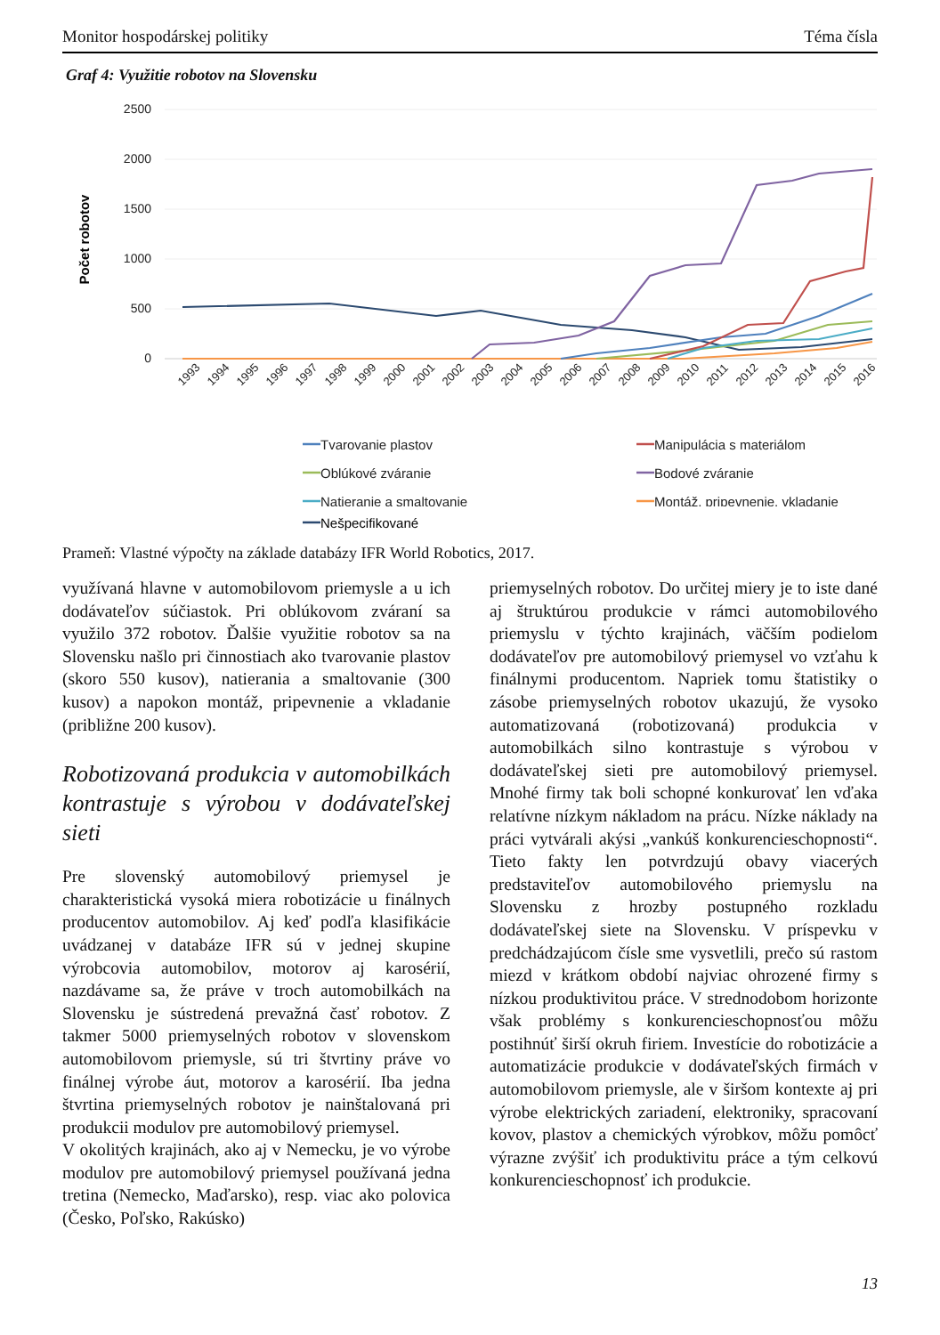Monitor hospodárskej politiky Téma čísla
Graf 4: Využitie robotov na Slovensku
2500
2000
1500
1000
500
0
Počet robotov
1993
1994
1995
1996
1997
1998
1999
2000
2001
2002
2003
2004
2005
2006
2007
2008
2009
2010
2011
2012
2013
2014
2015
2016
Tvarovanie plastov
Manipulácia s materiálom
Oblúkové zváranie
Bodové zváranie
Natieranie a smaltovanie
Montáž, pripevnenie, vkladanie
Nešpecifikované
Prameň: Vlastné výpočty na základe databázy IFR World Robotics, 2017.
využívaná hlavne v automobilovom priemysle a u ich dodávateľov súčiastok. Pri oblúkovom zváraní sa využilo 372 robotov. Ďalšie využitie robotov sa na Slovensku našlo pri činnostiach ako tvarovanie plastov (skoro 550 kusov), natierania a smaltovanie (300 kusov) a napokon montáž, pripevnenie a vkladanie (približne 200 kusov).
Robotizovaná produkcia v automobilkách kontrastuje s výrobou v dodávateľskej sieti
Pre slovenský automobilový priemysel je charakteristická vysoká miera robotizácie u finálnych producentov automobilov. Aj keď podľa klasifikácie uvádzanej v databáze IFR sú v jednej skupine výrobcovia automobilov, motorov aj karosérií, nazdávame sa, že práve v troch automobilkách na Slovensku je sústredená prevažná časť robotov. Z takmer 5000 priemyselných robotov v slovenskom automobilovom priemysle, sú tri štvrtiny práve vo finálnej výrobe áut, motorov a karosérií. Iba jedna štvrtina priemyselných robotov je nainštalovaná pri produkcii modulov pre automobilový priemysel.
V okolitých krajinách, ako aj v Nemecku, je vo výrobe modulov pre automobilový priemysel používaná jedna tretina (Nemecko, Maďarsko), resp. viac ako polovica (Česko, Poľsko, Rakúsko)
priemyselných robotov. Do určitej miery je to iste dané aj štruktúrou produkcie v rámci automobilového priemyslu v týchto krajinách, väčším podielom dodávateľov pre automobilový priemysel vo vzťahu k finálnymi producentom. Napriek tomu štatistiky o zásobe priemyselných robotov ukazujú, že vysoko automatizovaná (robotizovaná) produkcia v automobilkách silno kontrastuje s výrobou v dodávateľskej sieti pre automobilový priemysel. Mnohé firmy tak boli schopné konkurovať len vďaka relatívne nízkym nákladom na prácu. Nízke náklady na práci vytvárali akýsi „vankúš konkurencieschopnosti“. Tieto fakty len potvrdzujú obavy viacerých predstaviteľov automobilového priemyslu na Slovensku z hrozby postupného rozkladu dodávateľskej siete na Slovensku. V príspevku v predchádzajúcom čísle sme vysvetlili, prečo sú rastom miezd v krátkom období najviac ohrozené firmy s nízkou produktivitou práce. V strednodobom horizonte však problémy s konkurencieschopnosťou môžu postihnúť širší okruh firiem. Investície do robotizácie a automatizácie produkcie v dodávateľských firmách v automobilovom priemysle, ale v širšom kontexte aj pri výrobe elektrických zariadení, elektroniky, spracovaní kovov, plastov a chemických výrobkov, môžu pomôcť výrazne zvýšiť ich produktivitu práce a tým celkovú konkurencieschopnosť ich produkcie.
13